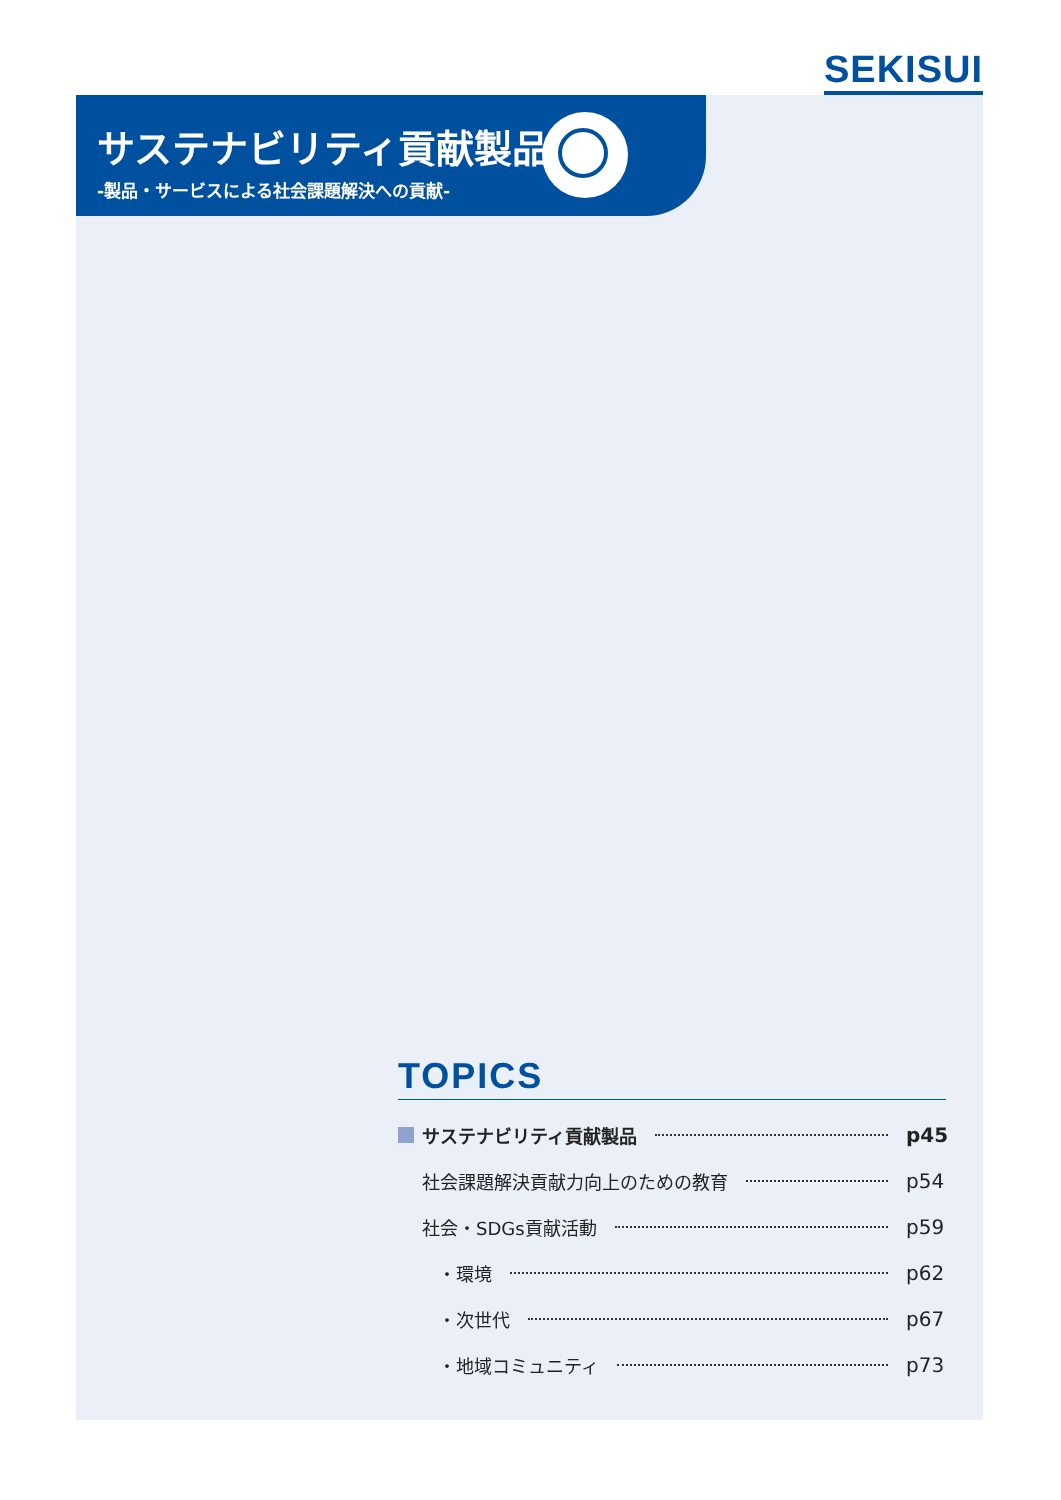SEKISUI
サステナビリティ貢献製品
-製品・サービスによる社会課題解決への貢献-
TOPICS
サステナビリティ貢献製品 p45
社会課題解決貢献力向上のための教育 p54
社会・SDGs貢献活動 p59
・環境 p62
・次世代 p67
・地域コミュニティ p73